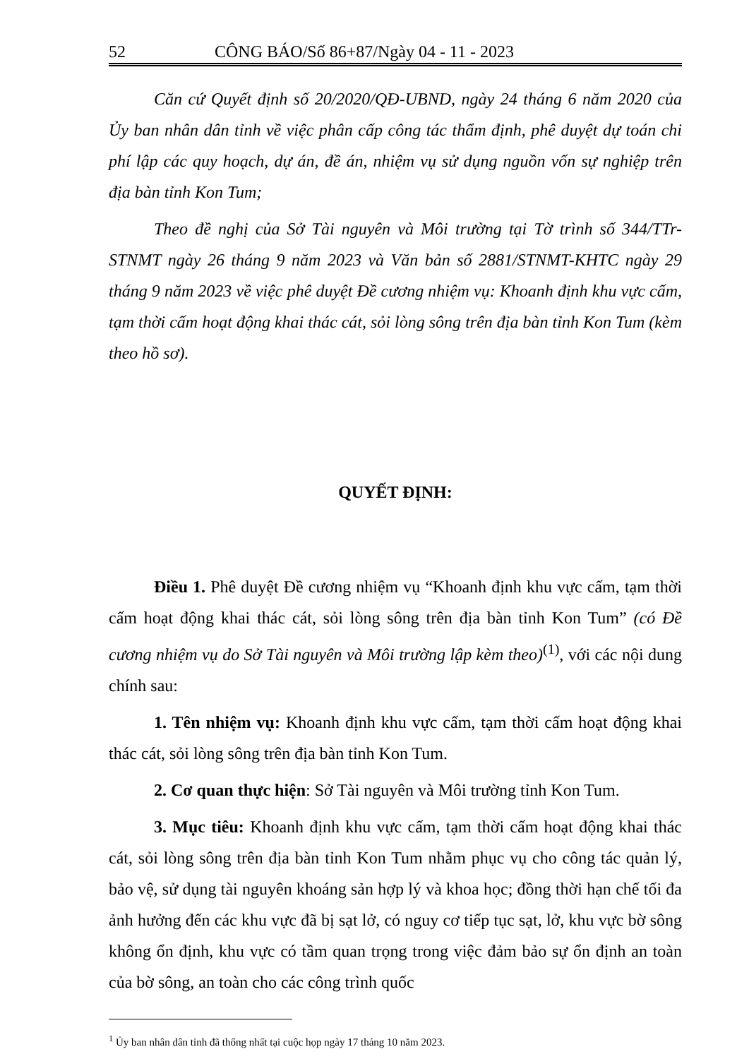52 CÔNG BÁO/Số 86+87/Ngày 04 - 11 - 2023
Căn cứ Quyết định số 20/2020/QĐ-UBND, ngày 24 tháng 6 năm 2020 của Ủy ban nhân dân tỉnh về việc phân cấp công tác thẩm định, phê duyệt dự toán chi phí lập các quy hoạch, dự án, đề án, nhiệm vụ sử dụng nguồn vốn sự nghiệp trên địa bàn tỉnh Kon Tum;
Theo đề nghị của Sở Tài nguyên và Môi trường tại Tờ trình số 344/TTr-STNMT ngày 26 tháng 9 năm 2023 và Văn bản số 2881/STNMT-KHTC ngày 29 tháng 9 năm 2023 về việc phê duyệt Đề cương nhiệm vụ: Khoanh định khu vực cấm, tạm thời cấm hoạt động khai thác cát, sỏi lòng sông trên địa bàn tỉnh Kon Tum (kèm theo hồ sơ).
QUYẾT ĐỊNH:
Điều 1. Phê duyệt Đề cương nhiệm vụ “Khoanh định khu vực cấm, tạm thời cấm hoạt động khai thác cát, sỏi lòng sông trên địa bàn tỉnh Kon Tum” (có Đề cương nhiệm vụ do Sở Tài nguyên và Môi trường lập kèm theo)<sup>(1)</sup>, với các nội dung chính sau:
1. Tên nhiệm vụ: Khoanh định khu vực cấm, tạm thời cấm hoạt động khai thác cát, sỏi lòng sông trên địa bàn tỉnh Kon Tum.
2. Cơ quan thực hiện: Sở Tài nguyên và Môi trường tỉnh Kon Tum.
3. Mục tiêu: Khoanh định khu vực cấm, tạm thời cấm hoạt động khai thác cát, sỏi lòng sông trên địa bàn tỉnh Kon Tum nhằm phục vụ cho công tác quản lý, bảo vệ, sử dụng tài nguyên khoáng sản hợp lý và khoa học; đồng thời hạn chế tối đa ảnh hưởng đến các khu vực đã bị sạt lở, có nguy cơ tiếp tục sạt, lở, khu vực bờ sông không ổn định, khu vực có tầm quan trọng trong việc đảm bảo sự ổn định an toàn của bờ sông, an toàn cho các công trình quốc
<sup>1</sup> Ủy ban nhân dân tỉnh đã thống nhất tại cuộc họp ngày 17 tháng 10 năm 2023.